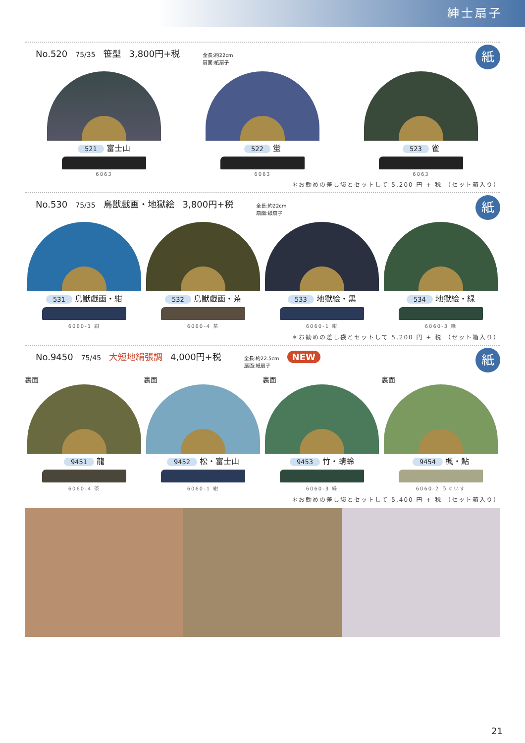紳士扇子
No.520 75/35 笹型 3,800円+税 全長:約22cm
扇面:紙扇子
紙扇子
521 富士山
6063
522 蛍
6063
523 雀
6063
＊お勧めの差し袋とセットして 5,200 円 + 税 （セット箱入り）
No.530 75/35 鳥獣戯画・地獄絵 3,800円+税 全長:約22cm
扇面:紙扇子
紙扇子
531 鳥獣戯画・紺
6060-1 紺
532 鳥獣戯画・茶
6060-4 茶
533 地獄絵・黒
6060-1 紺
534 地獄絵・緑
6060-3 緑
＊お勧めの差し袋とセットして 5,200 円 + 税 （セット箱入り）
No.9450 75/45 大短地絹張調 4,000円+税 全長:約22.5cm
扇面:紙扇子 NEW
紙扇子
裏面
9451 龍
6060-4 茶
裏面
9452 松・富士山
6060-1 紺
裏面
9453 竹・蜻蛉
6060-3 緑
裏面
9454 楓・鮎
6060-2 うぐいす
＊お勧めの差し袋とセットして 5,400 円 + 税 （セット箱入り）
21